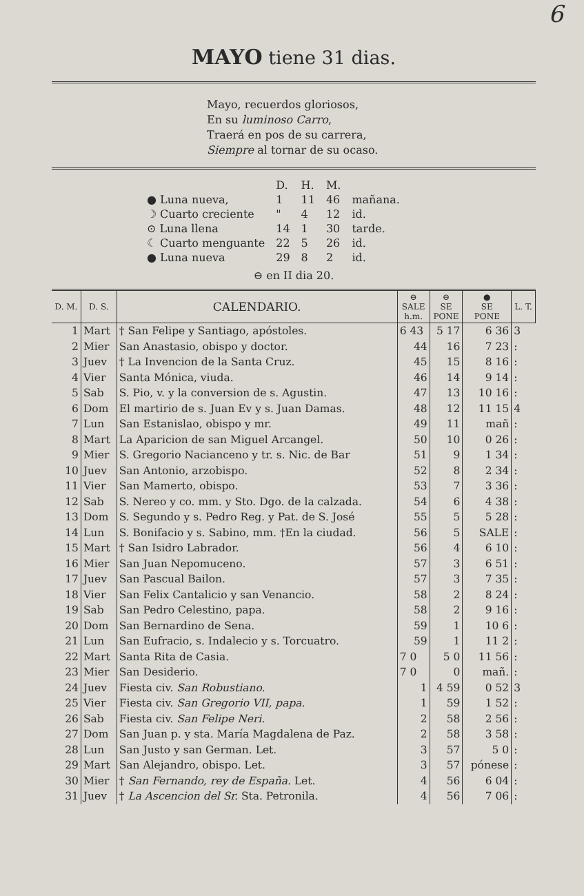6
MAYO tiene 31 dias.
Mayo, recuerdos gloriosos,
En su luminoso Carro,
Traerá en pos de su carrera,
Siempre al tornar de su ocaso.
| | D. | H. | M. | |
| ● Luna nueva, | 1 | 11 | 46 | mañana. |
| ☽ Cuarto creciente | " | 4 | 12 | id. |
| ⊙ Luna llena | 14 | 1 | 30 | tarde. |
| ☾ Cuarto menguante | 22 | 5 | 26 | id. |
| ● Luna nueva | 29 | 8 | 2 | id. |
⊖ en II dia 20.
| D. M. | D. S. | CALENDARIO. | ⊖ SALE h.m. | ⊖ SE PONE | ● SE PONE | L. T. |
| --- | --- | --- | --- | --- | --- | --- |
| 1 | Mart | † San Felipe y Santiago, apóstoles. | 6 43 | 5 17 | 6 36 | 3 |
| 2 | Mier | San Anastasio, obispo y doctor. | 44 | 16 | 7 23 | : |
| 3 | Juev | † La Invencion de la Santa Cruz. | 45 | 15 | 8 16 | : |
| 4 | Vier | Santa Mónica, viuda. | 46 | 14 | 9 14 | : |
| 5 | Sab | S. Pio, v. y la conversion de s. Agustin. | 47 | 13 | 10 16 | : |
| 6 | Dom | El martirio de s. Juan Ev y s. Juan Damas. | 48 | 12 | 11 15 | 4 |
| 7 | Lun | San Estanislao, obispo y mr. | 49 | 11 | mañ | : |
| 8 | Mart | La Aparicion de san Miguel Arcangel. | 50 | 10 | 0 26 | : |
| 9 | Mier | S. Gregorio Nacianceno y tr. s. Nic. de Bar | 51 | 9 | 1 34 | : |
| 10 | Juev | San Antonio, arzobispo. | 52 | 8 | 2 34 | : |
| 11 | Vier | San Mamerto, obispo. | 53 | 7 | 3 36 | : |
| 12 | Sab | S. Nereo y co. mm. y Sto. Dgo. de la calzada. | 54 | 6 | 4 38 | : |
| 13 | Dom | S. Segundo y s. Pedro Reg. y Pat. de S. José | 55 | 5 | 5 28 | : |
| 14 | Lun | S. Bonifacio y s. Sabino, mm. †En la ciudad. | 56 | 5 | SALE | : |
| 15 | Mart | † San Isidro Labrador. | 56 | 4 | 6 10 | : |
| 16 | Mier | San Juan Nepomuceno. | 57 | 3 | 6 51 | : |
| 17 | Juev | San Pascual Bailon. | 57 | 3 | 7 35 | : |
| 18 | Vier | San Felix Cantalicio y san Venancio. | 58 | 2 | 8 24 | : |
| 19 | Sab | San Pedro Celestino, papa. | 58 | 2 | 9 16 | : |
| 20 | Dom | San Bernardino de Sena. | 59 | 1 | 10 6 | : |
| 21 | Lun | San Eufracio, s. Indalecio y s. Torcuatro. | 59 | 1 | 11 2 | : |
| 22 | Mart | Santa Rita de Casia. | 7 0 | 5 0 | 11 56 | : |
| 23 | Mier | San Desiderio. | 7 0 | 0 | mañ. | : |
| 24 | Juev | Fiesta civ. San Robustiano. | 1 | 4 59 | 0 52 | 3 |
| 25 | Vier | Fiesta civ. San Gregorio VII, papa. | 1 | 59 | 1 52 | : |
| 26 | Sab | Fiesta civ. San Felipe Neri. | 2 | 58 | 2 56 | : |
| 27 | Dom | San Juan p. y sta. María Magdalena de Paz. | 2 | 58 | 3 58 | : |
| 28 | Lun | San Justo y san German. Let. | 3 | 57 | 5 0 | : |
| 29 | Mart | San Alejandro, obispo. Let. | 3 | 57 | pónese | : |
| 30 | Mier | † San Fernando, rey de España. Let. | 4 | 56 | 6 04 | : |
| 31 | Juev | † La Ascencion del Sr. Sta. Petronila. | 4 | 56 | 7 06 | : |